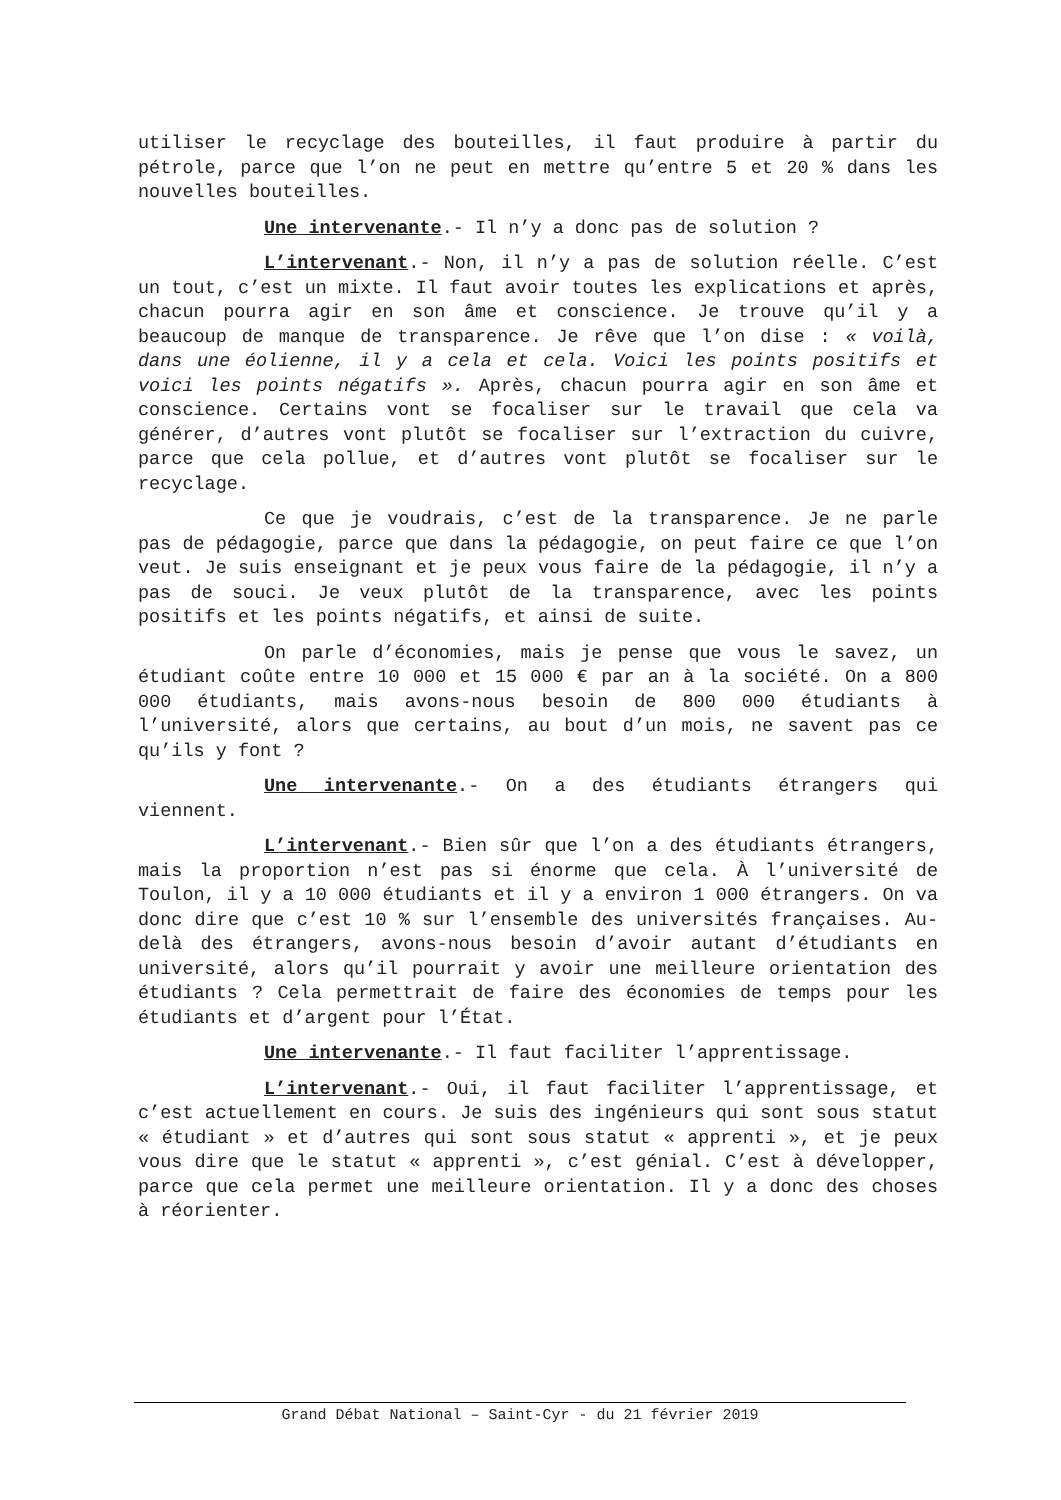utiliser le recyclage des bouteilles, il faut produire à partir du pétrole, parce que l’on ne peut en mettre qu’entre 5 et 20 % dans les nouvelles bouteilles.
Une intervenante.- Il n’y a donc pas de solution ?
L’intervenant.- Non, il n’y a pas de solution réelle. C’est un tout, c’est un mixte. Il faut avoir toutes les explications et après, chacun pourra agir en son âme et conscience. Je trouve qu’il y a beaucoup de manque de transparence. Je rêve que l’on dise : « voilà, dans une éolienne, il y a cela et cela. Voici les points positifs et voici les points négatifs ». Après, chacun pourra agir en son âme et conscience. Certains vont se focaliser sur le travail que cela va générer, d’autres vont plutôt se focaliser sur l’extraction du cuivre, parce que cela pollue, et d’autres vont plutôt se focaliser sur le recyclage.
Ce que je voudrais, c’est de la transparence. Je ne parle pas de pédagogie, parce que dans la pédagogie, on peut faire ce que l’on veut. Je suis enseignant et je peux vous faire de la pédagogie, il n’y a pas de souci. Je veux plutôt de la transparence, avec les points positifs et les points négatifs, et ainsi de suite.
On parle d’économies, mais je pense que vous le savez, un étudiant coûte entre 10 000 et 15 000 € par an à la société. On a 800 000 étudiants, mais avons-nous besoin de 800 000 étudiants à l’université, alors que certains, au bout d’un mois, ne savent pas ce qu’ils y font ?
Une intervenante.- On a des étudiants étrangers qui viennent.
L’intervenant.- Bien sûr que l’on a des étudiants étrangers, mais la proportion n’est pas si énorme que cela. À l’université de Toulon, il y a 10 000 étudiants et il y a environ 1 000 étrangers. On va donc dire que c’est 10 % sur l’ensemble des universités françaises. Au-delà des étrangers, avons-nous besoin d’avoir autant d’étudiants en université, alors qu’il pourrait y avoir une meilleure orientation des étudiants ? Cela permettrait de faire des économies de temps pour les étudiants et d’argent pour l’État.
Une intervenante.- Il faut faciliter l’apprentissage.
L’intervenant.- Oui, il faut faciliter l’apprentissage, et c’est actuellement en cours. Je suis des ingénieurs qui sont sous statut « étudiant » et d’autres qui sont sous statut « apprenti », et je peux vous dire que le statut « apprenti », c’est génial. C’est à développer, parce que cela permet une meilleure orientation. Il y a donc des choses à réorienter.
Grand Débat National – Saint-Cyr - du 21 février 2019